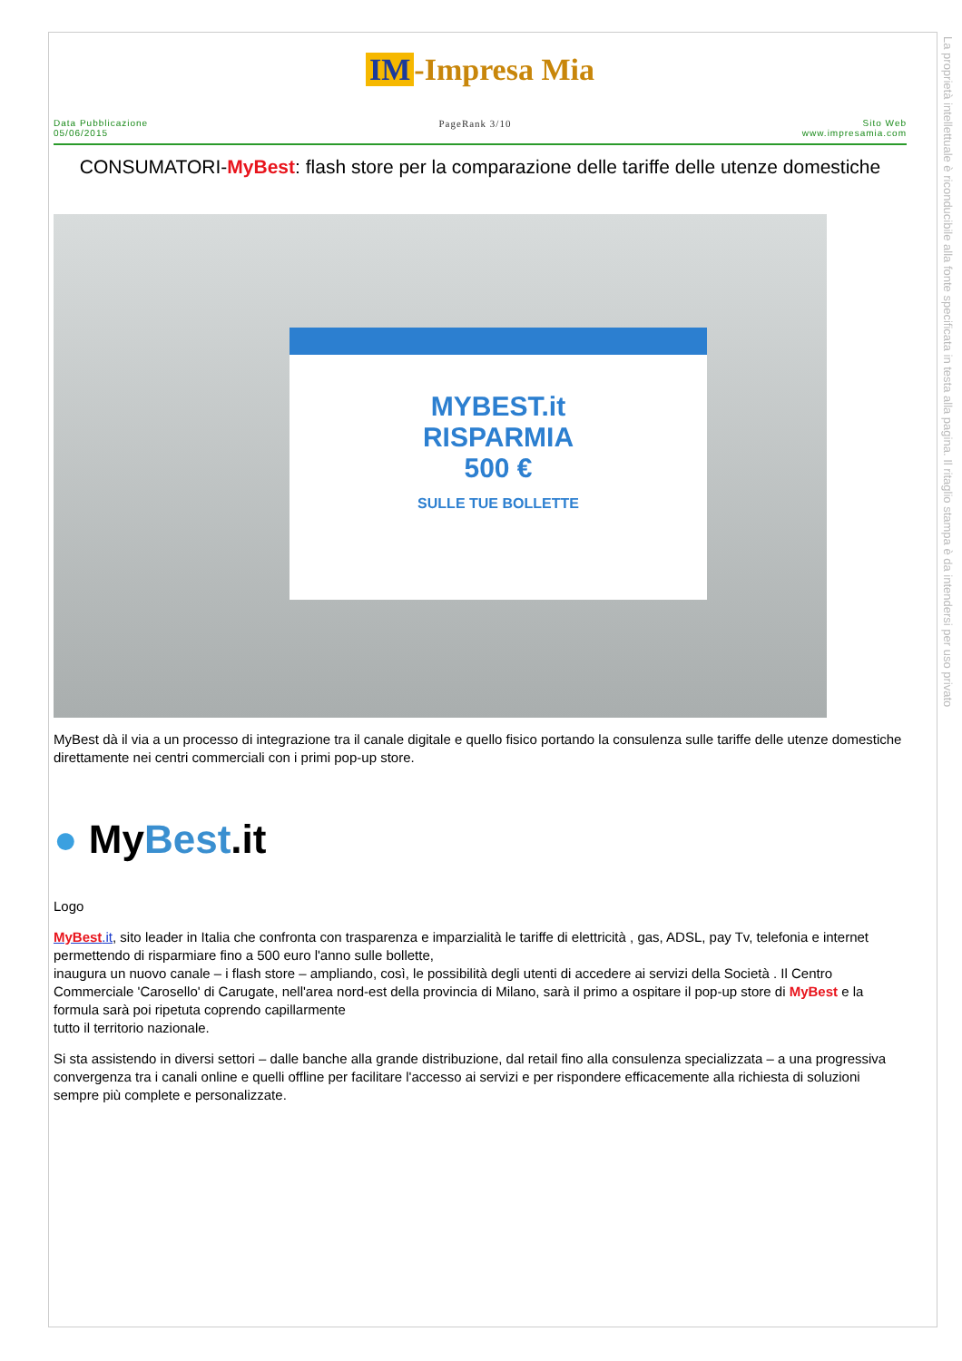La proprietà intellettuale è riconducibile alla fonte specificata in testa alla pagina. Il ritaglio stampa è da intendersi per uso privato
IM -Impresa Mia
Data Pubblicazione
05/06/2015
PageRank 3/10 Sito Web
www.impresamia.com
CONSUMATORI-MyBest: flash store per la comparazione delle tariffe delle utenze domestiche
MYBEST.it
RISPARMIA
500 €
SULLE TUE BOLLETTE
MyBest dà il via a un processo di integrazione tra il canale digitale e quello fisico portando la consulenza sulle tariffe delle utenze domestiche direttamente nei centri commerciali con i primi pop-up store.
● MyBest.it
Logo
MyBest.it, sito leader in Italia che confronta con trasparenza e imparzialità le tariffe di elettricità , gas, ADSL, pay Tv, telefonia e internet permettendo di risparmiare fino a 500 euro l'anno sulle bollette,
inaugura un nuovo canale – i flash store – ampliando, così, le possibilità degli utenti di accedere ai servizi della Società . Il Centro Commerciale 'Carosello' di Carugate, nell'area nord-est della provincia di Milano, sarà il primo a ospitare il pop-up store di MyBest e la formula sarà poi ripetuta coprendo capillarmente
tutto il territorio nazionale.
Si sta assistendo in diversi settori – dalle banche alla grande distribuzione, dal retail fino alla consulenza specializzata – a una progressiva convergenza tra i canali online e quelli offline per facilitare l'accesso ai servizi e per rispondere efficacemente alla richiesta di soluzioni sempre più complete e personalizzate.